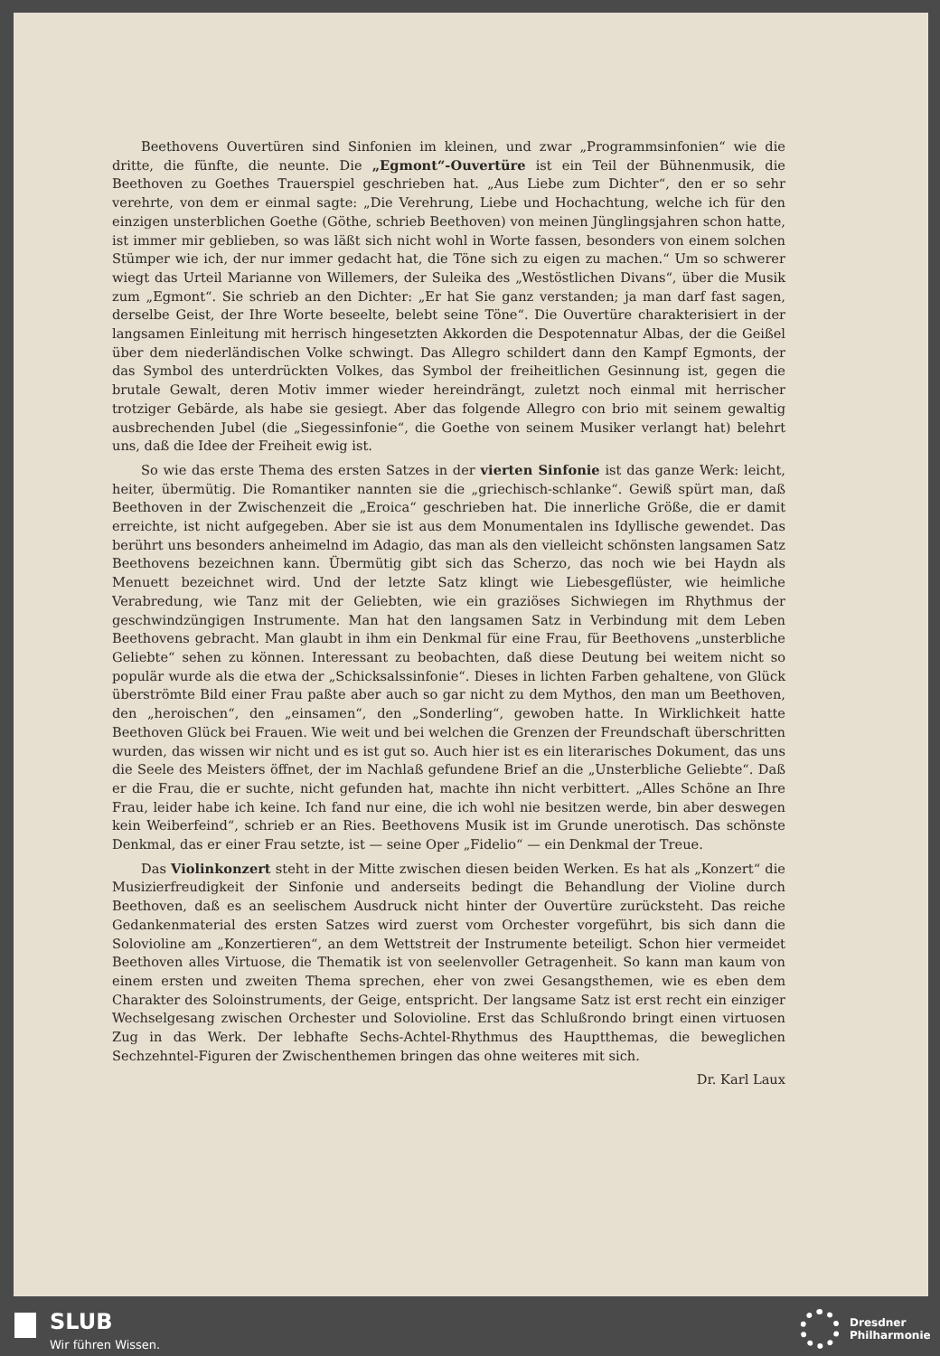Beethovens Ouvertüren sind Sinfonien im kleinen, und zwar „Programmsinfonien“ wie die dritte, die fünfte, die neunte. Die „Egmont“-Ouvertüre ist ein Teil der Bühnenmusik, die Beethoven zu Goethes Trauerspiel geschrieben hat. „Aus Liebe zum Dichter“, den er so sehr verehrte, von dem er einmal sagte: „Die Verehrung, Liebe und Hochachtung, welche ich für den einzigen unsterblichen Goethe (Göthe, schrieb Beethoven) von meinen Jünglingsjahren schon hatte, ist immer mir geblieben, so was läßt sich nicht wohl in Worte fassen, besonders von einem solchen Stümper wie ich, der nur immer gedacht hat, die Töne sich zu eigen zu machen.“ Um so schwerer wiegt das Urteil Marianne von Willemers, der Suleika des „Westöstlichen Divans“, über die Musik zum „Egmont“. Sie schrieb an den Dichter: „Er hat Sie ganz verstanden; ja man darf fast sagen, derselbe Geist, der Ihre Worte beseelte, belebt seine Töne“. Die Ouvertüre charakterisiert in der langsamen Einleitung mit herrisch hingesetzten Akkorden die Despotennatur Albas, der die Geißel über dem niederländischen Volke schwingt. Das Allegro schildert dann den Kampf Egmonts, der das Symbol des unterdrückten Volkes, das Symbol der freiheitlichen Gesinnung ist, gegen die brutale Gewalt, deren Motiv immer wieder hereindrängt, zuletzt noch einmal mit herrischer trotziger Gebärde, als habe sie gesiegt. Aber das folgende Allegro con brio mit seinem gewaltig ausbrechenden Jubel (die „Siegessinfonie“, die Goethe von seinem Musiker verlangt hat) belehrt uns, daß die Idee der Freiheit ewig ist.
So wie das erste Thema des ersten Satzes in der vierten Sinfonie ist das ganze Werk: leicht, heiter, übermütig. Die Romantiker nannten sie die „griechisch-schlanke“. Gewiß spürt man, daß Beethoven in der Zwischenzeit die „Eroica“ geschrieben hat. Die innerliche Größe, die er damit erreichte, ist nicht aufgegeben. Aber sie ist aus dem Monumentalen ins Idyllische gewendet. Das berührt uns besonders anheimelnd im Adagio, das man als den vielleicht schönsten langsamen Satz Beethovens bezeichnen kann. Übermütig gibt sich das Scherzo, das noch wie bei Haydn als Menuett bezeichnet wird. Und der letzte Satz klingt wie Liebesgeflüster, wie heimliche Verabredung, wie Tanz mit der Geliebten, wie ein graziöses Sichwiegen im Rhythmus der geschwindzüngigen Instrumente. Man hat den langsamen Satz in Verbindung mit dem Leben Beethovens gebracht. Man glaubt in ihm ein Denkmal für eine Frau, für Beethovens „unsterbliche Geliebte“ sehen zu können. Interessant zu beobachten, daß diese Deutung bei weitem nicht so populär wurde als die etwa der „Schicksalssinfonie“. Dieses in lichten Farben gehaltene, von Glück überströmte Bild einer Frau paßte aber auch so gar nicht zu dem Mythos, den man um Beethoven, den „heroischen“, den „einsamen“, den „Sonderling“, gewoben hatte. In Wirklichkeit hatte Beethoven Glück bei Frauen. Wie weit und bei welchen die Grenzen der Freundschaft überschritten wurden, das wissen wir nicht und es ist gut so. Auch hier ist es ein literarisches Dokument, das uns die Seele des Meisters öffnet, der im Nachlaß gefundene Brief an die „Unsterbliche Geliebte“. Daß er die Frau, die er suchte, nicht gefunden hat, machte ihn nicht verbittert. „Alles Schöne an Ihre Frau, leider habe ich keine. Ich fand nur eine, die ich wohl nie besitzen werde, bin aber deswegen kein Weiberfeind“, schrieb er an Ries. Beethovens Musik ist im Grunde unerotisch. Das schönste Denkmal, das er einer Frau setzte, ist — seine Oper „Fidelio“ — ein Denkmal der Treue.
Das Violinkonzert steht in der Mitte zwischen diesen beiden Werken. Es hat als „Konzert“ die Musizierfreudigkeit der Sinfonie und anderseits bedingt die Behandlung der Violine durch Beethoven, daß es an seelischem Ausdruck nicht hinter der Ouvertüre zurücksteht. Das reiche Gedankenmaterial des ersten Satzes wird zuerst vom Orchester vorgeführt, bis sich dann die Solovioline am „Konzertieren“, an dem Wettstreit der Instrumente beteiligt. Schon hier vermeidet Beethoven alles Virtuose, die Thematik ist von seelenvoller Getragenheit. So kann man kaum von einem ersten und zweiten Thema sprechen, eher von zwei Gesangsthemen, wie es eben dem Charakter des Soloinstruments, der Geige, entspricht. Der langsame Satz ist erst recht ein einziger Wechselgesang zwischen Orchester und Solovioline. Erst das Schlußrondo bringt einen virtuosen Zug in das Werk. Der lebhafte Sechs-Achtel-Rhythmus des Hauptthemas, die beweglichen Sechzehntel-Figuren der Zwischenthemen bringen das ohne weiteres mit sich.
Dr. Karl Laux
SLUB
Wir führen Wissen.
Dresdner
Philharmonie